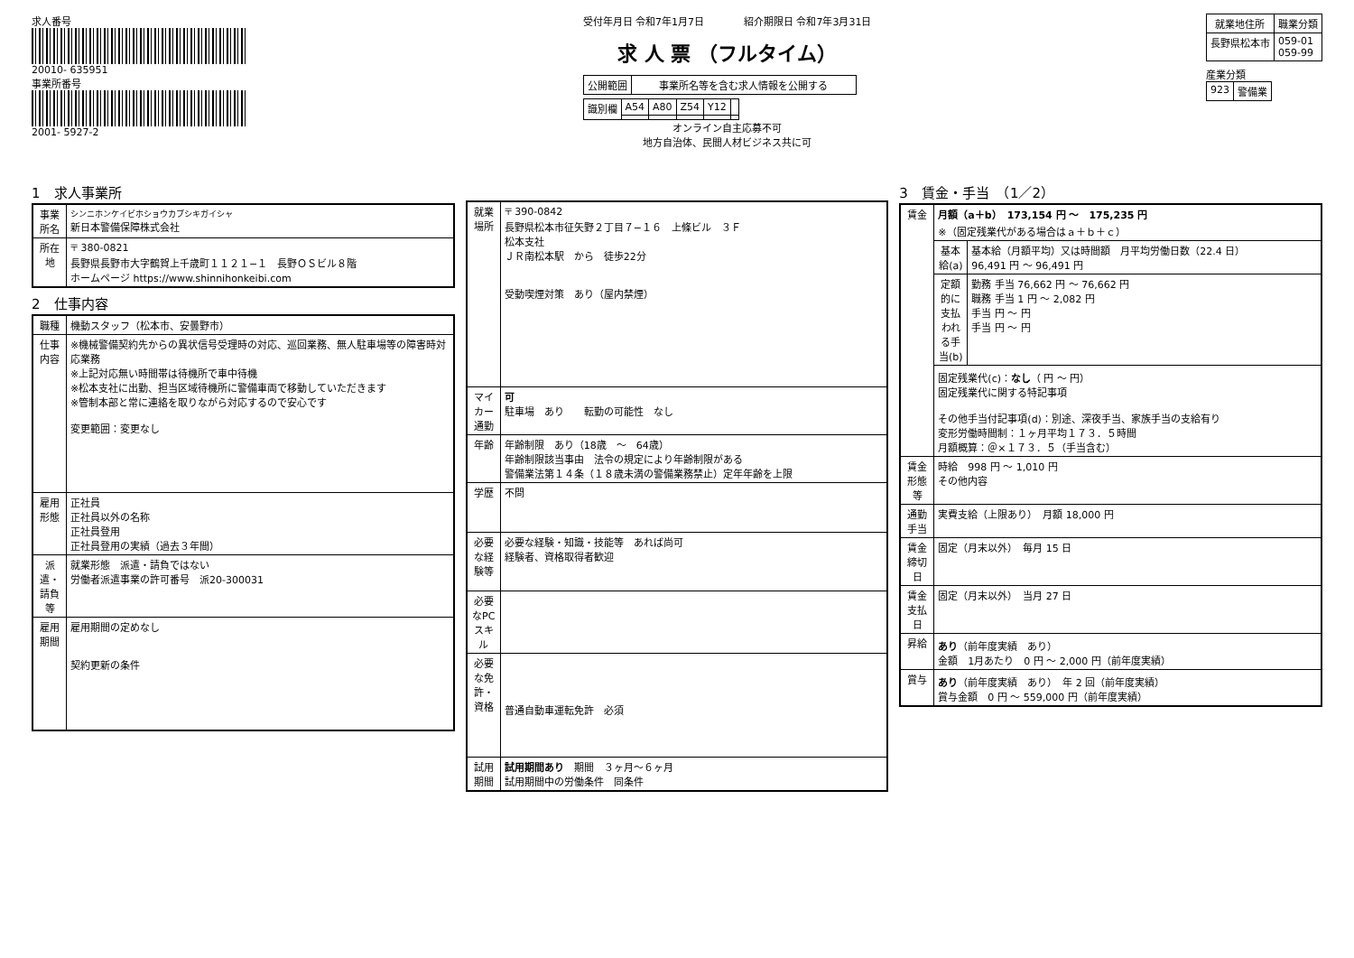求人番号
20010- 635951
事業所番号
2001- 5927-2
受付年月日 令和7年1月7日　　　　紹介期限日 令和7年3月31日
求 人 票 （フルタイム）
| 公開範囲 | 事業所名等を含む求人情報を公開する |
| 識別欄 | A54 | A80 | Z54 | Y12 | |
オンライン自主応募不可
地方自治体、民間人材ビジネス共に可
| 就業地住所 | 職業分類 |
| --- | --- |
| 長野県松本市 | 059-01 059-99 |
産業分類
| 923 | 警備業 |
1　求人事業所
| 事業所名 | シンニホンケイビホショウカブシキガイシャ 新日本警備保障株式会社 |
| 所在地 | 〒 380-0821 長野県長野市大字鶴賀上千歳町１１２１−１ 長野ＯＳビル８階 ホームページ https://www.shinnihonkeibi.com |
2　仕事内容
| 職種 | 機動スタッフ（松本市、安曇野市） |
| 仕事内容 | ※機械警備契約先からの異状信号受理時の対応、巡回業務、無人駐車場等の障害時対応業務 ※上記対応無い時間帯は待機所で車中待機 ※松本支社に出勤、担当区域待機所に警備車両で移動していただきます ※管制本部と常に連絡を取りながら対応するので安心です 変更範囲：変更なし |
| 雇用形態 | 正社員 正社員以外の名称 正社員登用 正社員登用の実績（過去３年間） |
| 派遣・請負等 | 就業形態 派遣・請負ではない 労働者派遣事業の許可番号 派20-300031 |
| 雇用期間 | 雇用期間の定めなし 契約更新の条件 |
| 就業場所 | 〒 390-0842 長野県松本市征矢野２丁目７−１６ 上條ビル ３Ｆ 松本支社 ＪＲ南松本駅 から 徒歩22分 受動喫煙対策 あり（屋内禁煙） |
| マイカー通勤 | 可 駐車場 あり 転勤の可能性 なし |
| 年齢 | 年齢制限 あり（18歳 〜 64歳） 年齢制限該当事由 法令の規定により年齢制限がある 警備業法第１４条（１８歳未満の警備業務禁止）定年年齢を上限 |
| 学歴 | 不問 |
| 必要な経験等 | 必要な経験・知識・技能等 あれば尚可 経験者、資格取得者歓迎 |
| 必要なPCスキル | |
| 必要な免許・資格 | 普通自動車運転免許 必須 |
| 試用期間 | 試用期間あり 期間 ３ヶ月〜６ヶ月 試用期間中の労働条件 同条件 |
3　賃金・手当　（1／2）
| 賃金 | 月額（a＋b） 173,154 円 〜 175,235 円 ※（固定残業代がある場合はａ＋ｂ＋ｃ） | |
| | 基本給(a) | 基本給（月額平均）又は時間額 月平均労働日数（22.4 日） 96,491 円 〜 96,491 円 |
| | 定額的に支払われる手当(b) | 勤務 手当 76,662 円 〜 76,662 円 職務 手当 1 円 〜 2,082 円 手当 円 〜 円 手当 円 〜 円 |
| | 固定残業代(c)： なし （ 円 〜 円） 固定残業代に関する特記事項 その他手当付記事項(d)：別途、深夜手当、家族手当の支給有り 変形労働時間制：１ヶ月平均１７３．５時間 月額概算：＠×１７３．５（手当含む） | |
| 賃金形態等 | 時給 998 円 〜 1,010 円 その他内容 | |
| 通勤手当 | 実費支給（上限あり） 月額 18,000 円 | |
| 賃金締切日 | 固定（月末以外） 毎月 15 日 | |
| 賃金支払日 | 固定（月末以外） 当月 27 日 | |
| 昇給 | あり （前年度実績 あり） 金額 1月あたり 0 円 〜 2,000 円（前年度実績） | |
| 賞与 | あり （前年度実績 あり） 年 2 回（前年度実績） 賞与金額 0 円 〜 559,000 円（前年度実績） | |